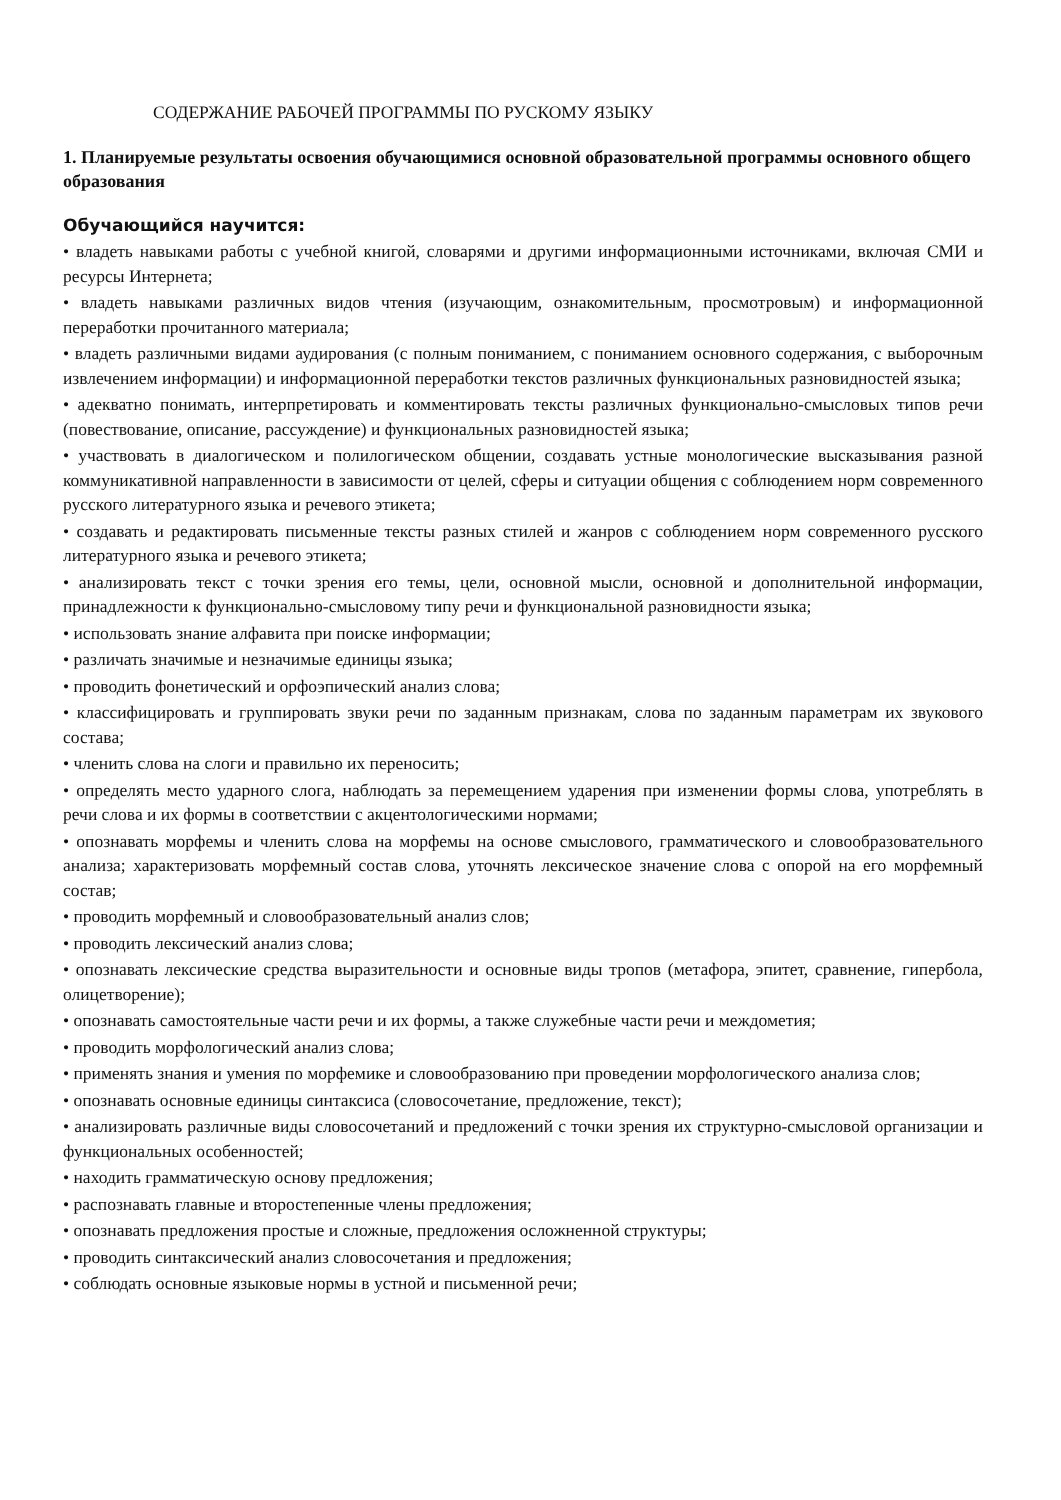СОДЕРЖАНИЕ РАБОЧЕЙ ПРОГРАММЫ ПО РУСКОМУ ЯЗЫКУ
1. Планируемые результаты освоения обучающимися основной образовательной программы основного общего образования
Обучающийся научится:
• владеть навыками работы с учебной книгой, словарями и другими информационными источниками, включая СМИ и ресурсы Интернета;
• владеть навыками различных видов чтения (изучающим, ознакомительным, просмотровым) и информационной переработки прочитанного материала;
• владеть различными видами аудирования (с полным пониманием, с пониманием основного содержания, с выборочным извлечением информации) и информационной переработки текстов различных функциональных разновидностей языка;
• адекватно понимать, интерпретировать и комментировать тексты различных функционально-смысловых типов речи (повествование, описание, рассуждение) и функциональных разновидностей языка;
• участвовать в диалогическом и полилогическом общении, создавать устные монологические высказывания разной коммуникативной направленности в зависимости от целей, сферы и ситуации общения с соблюдением норм современного русского литературного языка и речевого этикета;
• создавать и редактировать письменные тексты разных стилей и жанров с соблюдением норм современного русского литературного языка и речевого этикета;
• анализировать текст с точки зрения его темы, цели, основной мысли, основной и дополнительной информации, принадлежности к функционально-смысловому типу речи и функциональной разновидности языка;
• использовать знание алфавита при поиске информации;
• различать значимые и незначимые единицы языка;
• проводить фонетический и орфоэпический анализ слова;
• классифицировать и группировать звуки речи по заданным признакам, слова по заданным параметрам их звукового состава;
• членить слова на слоги и правильно их переносить;
• определять место ударного слога, наблюдать за перемещением ударения при изменении формы слова, употреблять в речи слова и их формы в соответствии с акцентологическими нормами;
• опознавать морфемы и членить слова на морфемы на основе смыслового, грамматического и словообразовательного анализа; характеризовать морфемный состав слова, уточнять лексическое значение слова с опорой на его морфемный состав;
• проводить морфемный и словообразовательный анализ слов;
• проводить лексический анализ слова;
• опознавать лексические средства выразительности и основные виды тропов (метафора, эпитет, сравнение, гипербола, олицетворение);
• опознавать самостоятельные части речи и их формы, а также служебные части речи и междометия;
• проводить морфологический анализ слова;
• применять знания и умения по морфемике и словообразованию при проведении морфологического анализа слов;
• опознавать основные единицы синтаксиса (словосочетание, предложение, текст);
• анализировать различные виды словосочетаний и предложений с точки зрения их структурно-смысловой организации и функциональных особенностей;
• находить грамматическую основу предложения;
• распознавать главные и второстепенные члены предложения;
• опознавать предложения простые и сложные, предложения осложненной структуры;
• проводить синтаксический анализ словосочетания и предложения;
• соблюдать основные языковые нормы в устной и письменной речи;